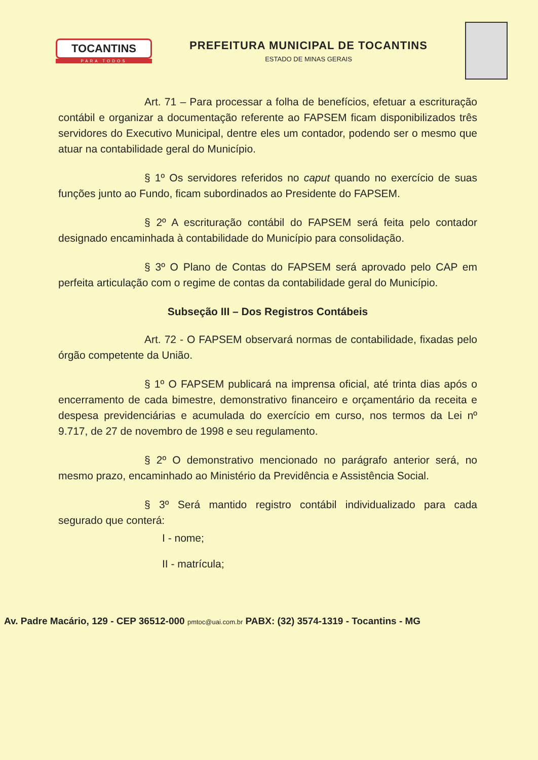TOCANTINS
PARA TODOS
PREFEITURA MUNICIPAL DE TOCANTINS
ESTADO DE MINAS GERAIS
Art. 71 – Para processar a folha de benefícios, efetuar a escrituração contábil e organizar a documentação referente ao FAPSEM ficam disponibilizados três servidores do Executivo Municipal, dentre eles um contador, podendo ser o mesmo que atuar na contabilidade geral do Município.
§ 1º Os servidores referidos no caput quando no exercício de suas funções junto ao Fundo, ficam subordinados ao Presidente do FAPSEM.
§ 2º A escrituração contábil do FAPSEM será feita pelo contador designado encaminhada à contabilidade do Município para consolidação.
§ 3º O Plano de Contas do FAPSEM será aprovado pelo CAP em perfeita articulação com o regime de contas da contabilidade geral do Município.
Subseção III – Dos Registros Contábeis
Art. 72 - O FAPSEM observará normas de contabilidade, fixadas pelo órgão competente da União.
§ 1º O FAPSEM publicará na imprensa oficial, até trinta dias após o encerramento de cada bimestre, demonstrativo financeiro e orçamentário da receita e despesa previdenciárias e acumulada do exercício em curso, nos termos da Lei nº 9.717, de 27 de novembro de 1998 e seu regulamento.
§ 2º O demonstrativo mencionado no parágrafo anterior será, no mesmo prazo, encaminhado ao Ministério da Previdência e Assistência Social.
§ 3º Será mantido registro contábil individualizado para cada segurado que conterá:
I - nome;
II - matrícula;
Av. Padre Macário, 129 - CEP 36512-000 pmtoc@uai.com.br PABX: (32) 3574-1319 - Tocantins - MG